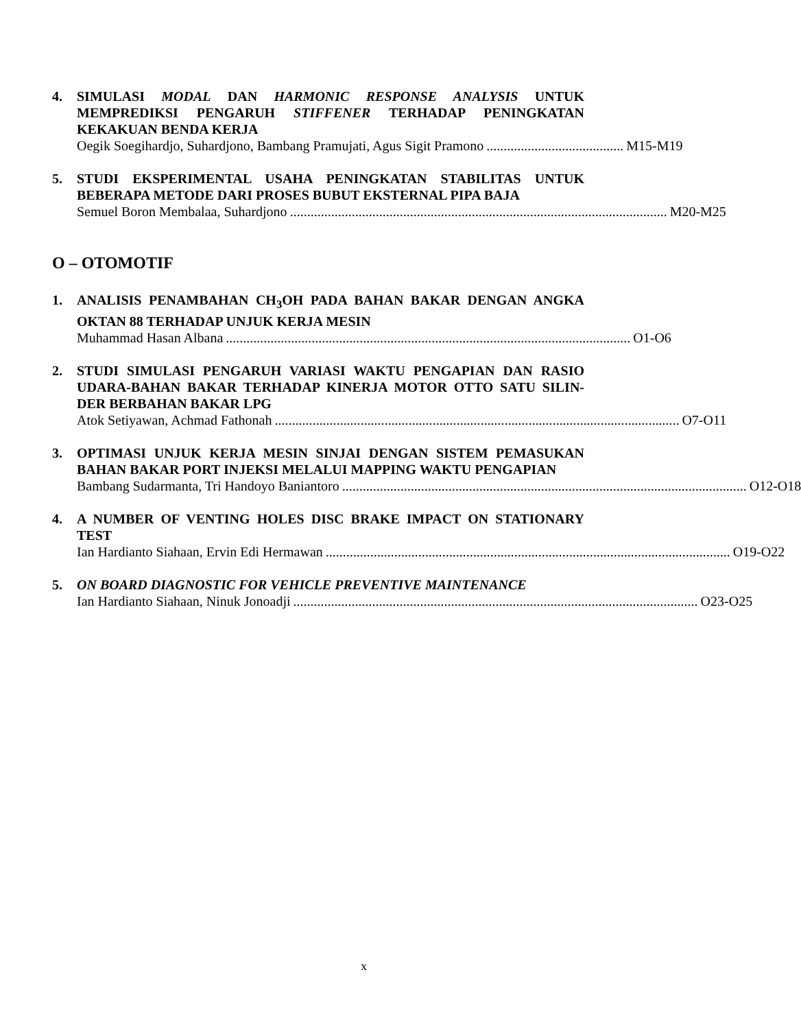4. SIMULASI MODAL DAN HARMONIC RESPONSE ANALYSIS UNTUK MEMPREDIKSI PENGARUH STIFFENER TERHADAP PENINGKATAN KEKAKUAN BENDA KERJA
Oegik Soegihardjo, Suhardjono, Bambang Pramujati, Agus Sigit Pramono........................................ M15-M19
5. STUDI EKSPERIMENTAL USAHA PENINGKATAN STABILITAS UNTUK BEBERAPA METODE DARI PROSES BUBUT EKSTERNAL PIPA BAJA
Semuel Boron Membalaa, Suhardjono.............................................................................................................. M20-M25
O – OTOMOTIF
1. ANALISIS PENAMBAHAN CH<sub>3</sub>OH PADA BAHAN BAKAR DENGAN ANGKA OKTAN 88 TERHADAP UNJUK KERJA MESIN
Muhammad Hasan Albana...................................................................................................................... O1-O6
2. STUDI SIMULASI PENGARUH VARIASI WAKTU PENGAPIAN DAN RASIO UDARA-BAHAN BAKAR TERHADAP KINERJA MOTOR OTTO SATU SILIN-DER BERBAHAN BAKAR LPG
Atok Setiyawan, Achmad Fathonah...................................................................................................................... O7-O11
3. OPTIMASI UNJUK KERJA MESIN SINJAI DENGAN SISTEM PEMASUKAN BAHAN BAKAR PORT INJEKSI MELALUI MAPPING WAKTU PENGAPIAN
Bambang Sudarmanta, Tri Handoyo Baniantoro...................................................................................................................... O12-O18
4. A NUMBER OF VENTING HOLES DISC BRAKE IMPACT ON STATIONARY TEST
Ian Hardianto Siahaan, Ervin Edi Hermawan...................................................................................................................... O19-O22
5. ON BOARD DIAGNOSTIC FOR VEHICLE PREVENTIVE MAINTENANCE
Ian Hardianto Siahaan, Ninuk Jonoadji...................................................................................................................... O23-O25
x